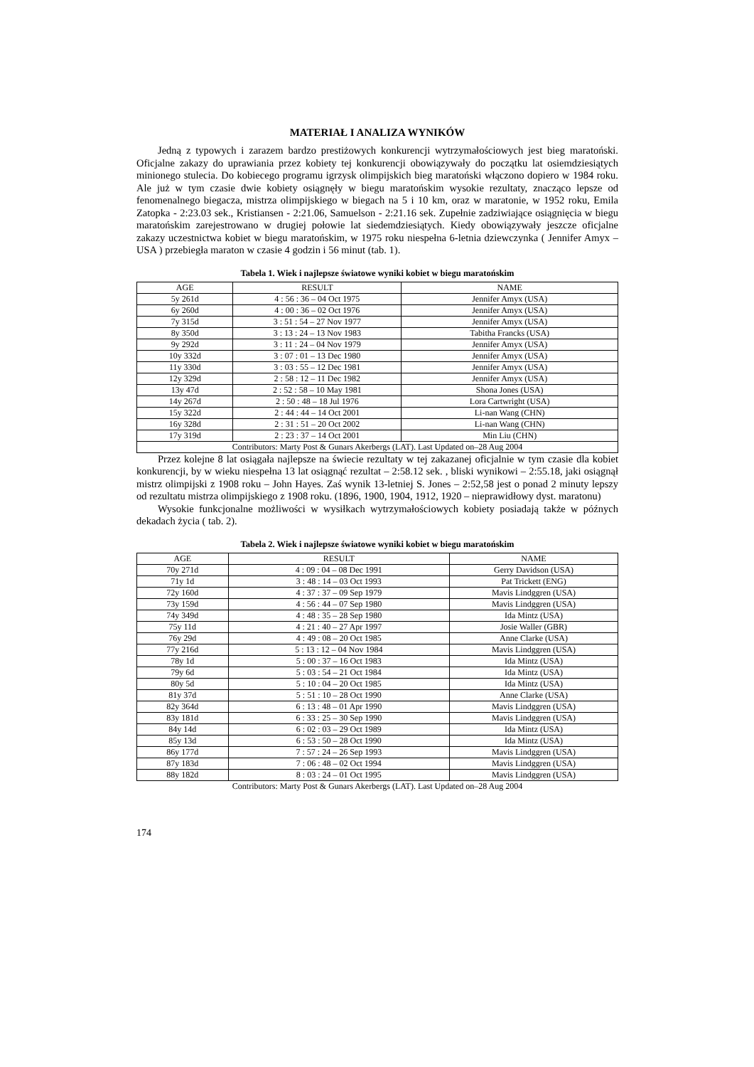MATERIAŁ I ANALIZA WYNIKÓW
Jedną z typowych i zarazem bardzo prestiżowych konkurencji wytrzymałościowych jest bieg maratoński. Oficjalne zakazy do uprawiania przez kobiety tej konkurencji obowiązywały do początku lat osiemdziesiątych minionego stulecia. Do kobiecego programu igrzysk olimpijskich bieg maratoński włączono dopiero w 1984 roku. Ale już w tym czasie dwie kobiety osiągnęły w biegu maratońskim wysokie rezultaty, znacząco lepsze od fenomenalnego biegacza, mistrza olimpijskiego w biegach na 5 i 10 km, oraz w maratonie, w 1952 roku, Emila Zatopka - 2:23.03 sek., Kristiansen - 2:21.06, Samuelson - 2:21.16 sek. Zupełnie zadziwiające osiągnięcia w biegu maratońskim zarejestrowano w drugiej połowie lat siedemdziesiątych. Kiedy obowiązywały jeszcze oficjalne zakazy uczestnictwa kobiet w biegu maratońskim, w 1975 roku niespełna 6-letnia dziewczynka ( Jennifer Amyx – USA ) przebiegła maraton w czasie 4 godzin i 56 minut (tab. 1).
Tabela 1. Wiek i najlepsze światowe wyniki kobiet w biegu maratońskim
| AGE | RESULT | NAME |
| --- | --- | --- |
| 5y 261d | 4 : 56 : 36 – 04 Oct 1975 | Jennifer Amyx (USA) |
| 6y 260d | 4 : 00 : 36 – 02 Oct 1976 | Jennifer Amyx (USA) |
| 7y 315d | 3 : 51 : 54 – 27 Nov 1977 | Jennifer Amyx (USA) |
| 8y 350d | 3 : 13 : 24 – 13 Nov 1983 | Tabitha Francks (USA) |
| 9y 292d | 3 : 11 : 24 – 04 Nov 1979 | Jennifer Amyx (USA) |
| 10y 332d | 3 : 07 : 01 – 13 Dec 1980 | Jennifer Amyx (USA) |
| 11y 330d | 3 : 03 : 55 – 12 Dec 1981 | Jennifer Amyx (USA) |
| 12y 329d | 2 : 58 : 12 – 11 Dec 1982 | Jennifer Amyx (USA) |
| 13y 47d | 2 : 52 : 58 – 10 May 1981 | Shona Jones (USA) |
| 14y 267d | 2 : 50 : 48 – 18 Jul 1976 | Lora Cartwright (USA) |
| 15y 322d | 2 : 44 : 44 – 14 Oct 2001 | Li-nan Wang (CHN) |
| 16y 328d | 2 : 31 : 51 – 20 Oct 2002 | Li-nan Wang (CHN) |
| 17y 319d | 2 : 23 : 37 – 14 Oct 2001 | Min Liu (CHN) |
| Contributors: Marty Post & Gunars Akerbergs (LAT). Last Updated on–28 Aug 2004 | | |
Przez kolejne 8 lat osiągała najlepsze na świecie rezultaty w tej zakazanej oficjalnie w tym czasie dla kobiet konkurencji, by w wieku niespełna 13 lat osiągnąć rezultat – 2:58.12 sek. , bliski wynikowi – 2:55.18, jaki osiągnął mistrz olimpijski z 1908 roku – John Hayes. Zaś wynik 13-letniej S. Jones – 2:52,58 jest o ponad 2 minuty lepszy od rezultatu mistrza olimpijskiego z 1908 roku. (1896, 1900, 1904, 1912, 1920 – nieprawidłowy dyst. maratonu)
Wysokie funkcjonalne możliwości w wysiłkach wytrzymałościowych kobiety posiadają także w późnych dekadach życia ( tab. 2).
Tabela 2. Wiek i najlepsze światowe wyniki kobiet w biegu maratońskim
| AGE | RESULT | NAME |
| --- | --- | --- |
| 70y 271d | 4 : 09 : 04 – 08 Dec 1991 | Gerry Davidson (USA) |
| 71y 1d | 3 : 48 : 14 – 03 Oct 1993 | Pat Trickett (ENG) |
| 72y 160d | 4 : 37 : 37 – 09 Sep 1979 | Mavis Lindggren (USA) |
| 73y 159d | 4 : 56 : 44 – 07 Sep 1980 | Mavis Lindggren (USA) |
| 74y 349d | 4 : 48 : 35 – 28 Sep 1980 | Ida Mintz (USA) |
| 75y 11d | 4 : 21 : 40 – 27 Apr 1997 | Josie Waller (GBR) |
| 76y 29d | 4 : 49 : 08 – 20 Oct 1985 | Anne Clarke (USA) |
| 77y 216d | 5 : 13 : 12 – 04 Nov 1984 | Mavis Lindggren (USA) |
| 78y 1d | 5 : 00 : 37 – 16 Oct 1983 | Ida Mintz (USA) |
| 79y 6d | 5 : 03 : 54 – 21 Oct 1984 | Ida Mintz (USA) |
| 80y 5d | 5 : 10 : 04 – 20 Oct 1985 | Ida Mintz (USA) |
| 81y 37d | 5 : 51 : 10 – 28 Oct 1990 | Anne Clarke (USA) |
| 82y 364d | 6 : 13 : 48 – 01 Apr 1990 | Mavis Lindggren (USA) |
| 83y 181d | 6 : 33 : 25 – 30 Sep 1990 | Mavis Lindggren (USA) |
| 84y 14d | 6 : 02 : 03 – 29 Oct 1989 | Ida Mintz (USA) |
| 85y 13d | 6 : 53 : 50 – 28 Oct 1990 | Ida Mintz (USA) |
| 86y 177d | 7 : 57 : 24 – 26 Sep 1993 | Mavis Lindggren (USA) |
| 87y 183d | 7 : 06 : 48 – 02 Oct 1994 | Mavis Lindggren (USA) |
| 88y 182d | 8 : 03 : 24 – 01 Oct 1995 | Mavis Lindggren (USA) |
Contributors: Marty Post & Gunars Akerbergs (LAT). Last Updated on–28 Aug 2004
174